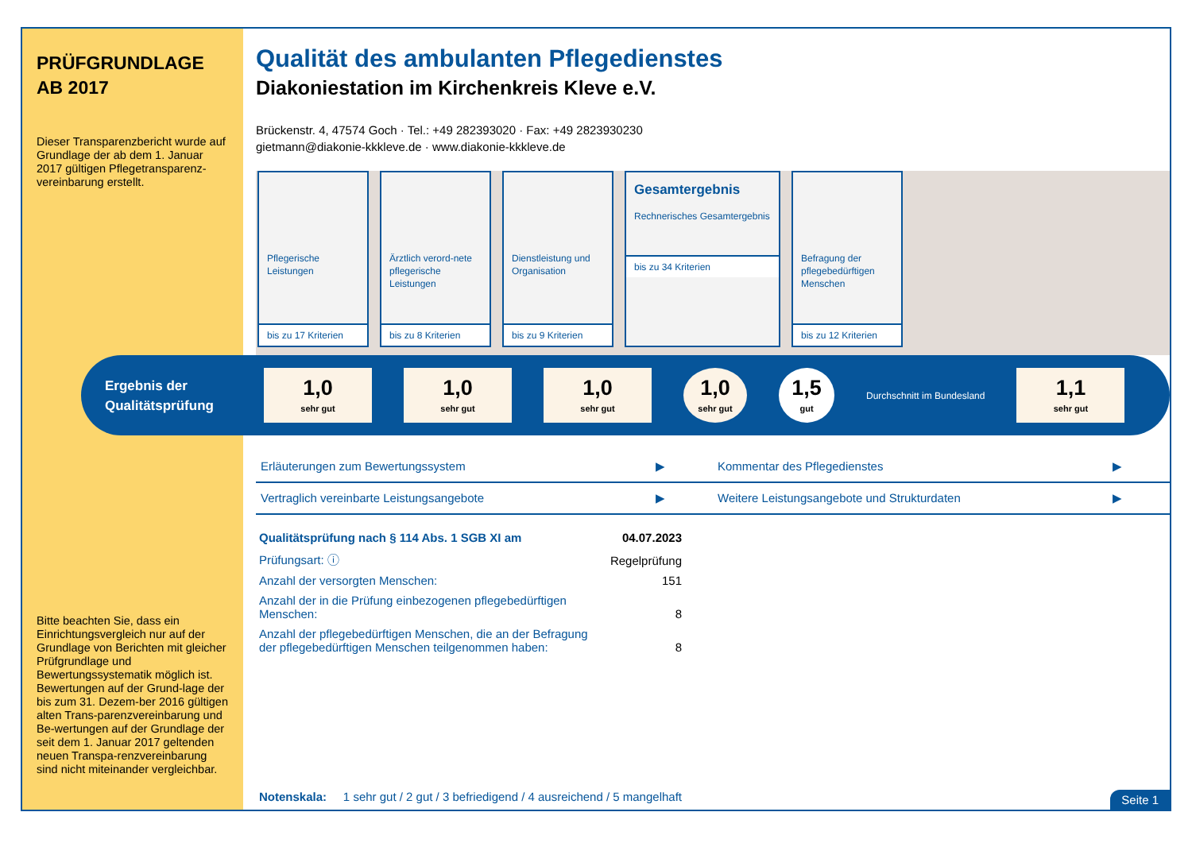PRÜFGRUNDLAGE AB 2017
Dieser Transparenzbericht wurde auf Grundlage der ab dem 1. Januar 2017 gültigen Pflegetransparenz-vereinbarung erstellt.
Bitte beachten Sie, dass ein Einrichtungsvergleich nur auf der Grundlage von Berichten mit gleicher Prüfgrundlage und Bewertungssystematik möglich ist.
Bewertungen auf der Grund-lage der bis zum 31. Dezem-ber 2016 gültigen alten Trans-parenzvereinbarung und Be-wertungen auf der Grundlage der seit dem 1. Januar 2017 geltenden neuen Transpa-renzvereinbarung sind nicht miteinander vergleichbar.
Qualität des ambulanten Pflegedienstes
Diakoniestation im Kirchenkreis Kleve e.V.
Brückenstr. 4, 47574 Goch · Tel.: +49 282393020 · Fax: +49 2823930230
gietmann@diakonie-kkkleve.de · www.diakonie-kkkleve.de
Pflegerische Leistungen
bis zu 17 Kriterien
Ärztlich verord-nete pflegerische Leistungen
bis zu 8 Kriterien
Dienstleistung und Organisation
bis zu 9 Kriterien
Gesamtergebnis
Rechnerisches Gesamtergebnis
bis zu 34 Kriterien
Befragung der pflegebedürftigen Menschen
bis zu 12 Kriterien
Ergebnis der Qualitätsprüfung
1,0
sehr gut
1,0
sehr gut
1,0
sehr gut
1,0
sehr gut
1,5
gut
Durchschnitt im Bundesland
1,1
sehr gut
Erläuterungen zum Bewertungssystem ▶
Kommentar des Pflegedienstes ▶
Vertraglich vereinbarte Leistungsangebote ▶
Weitere Leistungsangebote und Strukturdaten ▶
| Qualitätsprüfung nach § 114 Abs. 1 SGB XI am | 04.07.2023 |
| Prüfungsart: ⓘ | Regelprüfung |
| Anzahl der versorgten Menschen: | 151 |
| Anzahl der in die Prüfung einbezogenen pflegebedürftigen Menschen: | 8 |
| Anzahl der pflegebedürftigen Menschen, die an der Befragung der pflegebedürftigen Menschen teilgenommen haben: | 8 |
Notenskala: 1 sehr gut / 2 gut / 3 befriedigend / 4 ausreichend / 5 mangelhaft
Seite 1